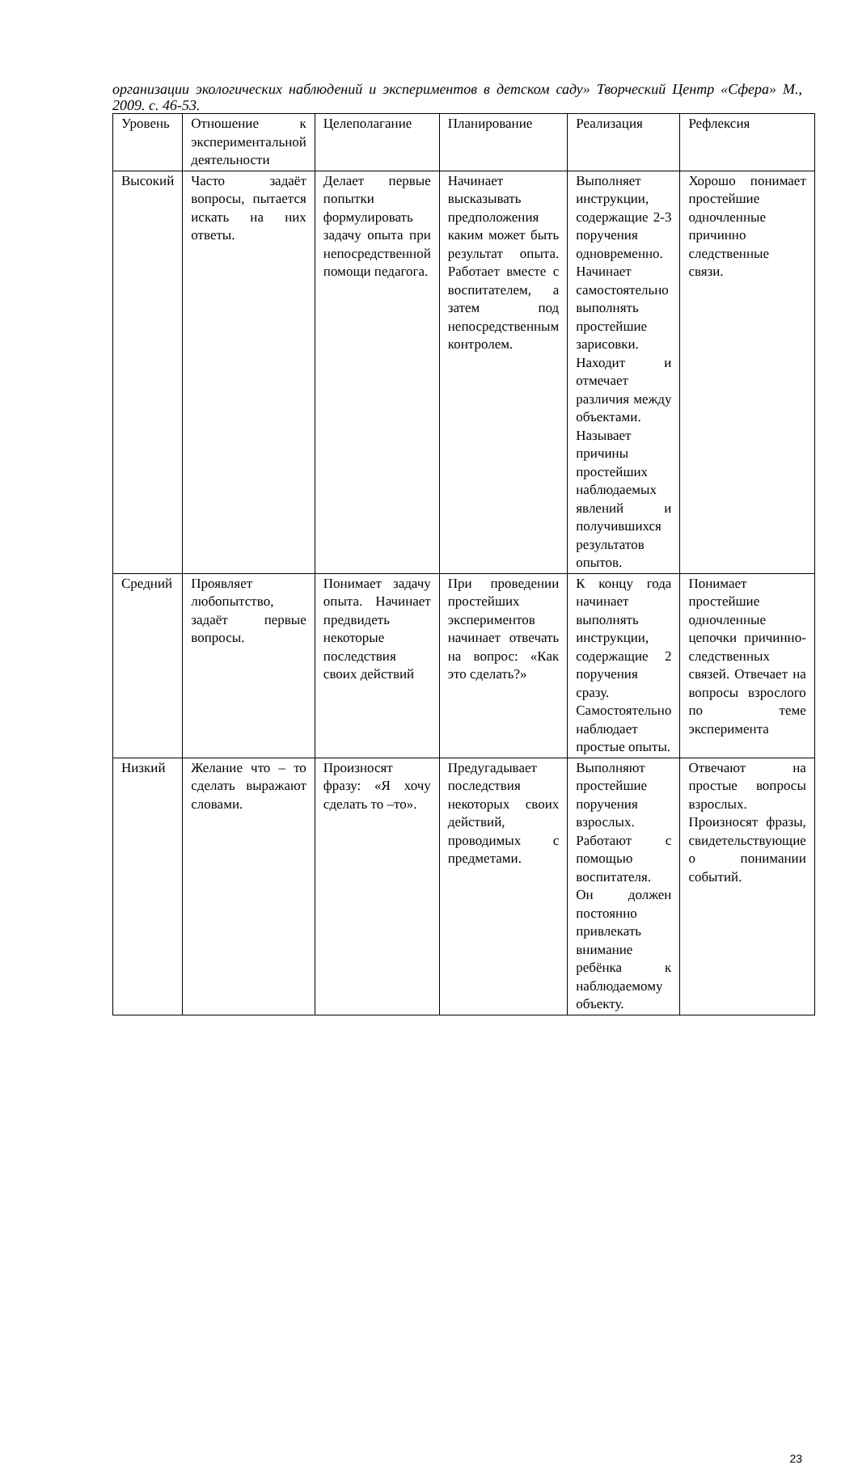организации экологических наблюдений и экспериментов в детском саду» Творческий Центр «Сфера» М., 2009. с. 46-53.
| Уровень | Отношение к экспериментальной деятельности | Целеполагание | Планирование | Реализация | Рефлексия |
| Высокий | Часто задаёт вопросы, пытается искать на них ответы. | Делает первые попытки формулировать задачу опыта при непосредственной помощи педагога. | Начинает высказывать предположения каким может быть результат опыта. Работает вместе с воспитателем, а затем под непосредственным контролем. | Выполняет инструкции, содержащие 2-3 поручения одновременно. Начинает самостоятельно выполнять простейшие зарисовки. Находит и отмечает различия между объектами. Называет причины простейших наблюдаемых явлений и получившихся результатов опытов. | Хорошо понимает простейшие одночленные причинно следственные связи. |
| Средний | Проявляет любопытство, задаёт первые вопросы. | Понимает задачу опыта. Начинает предвидеть некоторые последствия своих действий | При проведении простейших экспериментов начинает отвечать на вопрос: «Как это сделать?» | К концу года начинает выполнять инструкции, содержащие 2 поручения сразу. Самостоятельно наблюдает простые опыты. | Понимает простейшие одночленные цепочки причинно-следственных связей. Отвечает на вопросы взрослого по теме эксперимента |
| Низкий | Желание что – то сделать выражают словами. | Произносят фразу: «Я хочу сделать то –то». | Предугадывает последствия некоторых своих действий, проводимых с предметами. | Выполняют простейшие поручения взрослых. Работают с помощью воспитателя. Он должен постоянно привлекать внимание ребёнка к наблюдаемому объекту. | Отвечают на простые вопросы взрослых. Произносят фразы, свидетельствующие о понимании событий. |
23